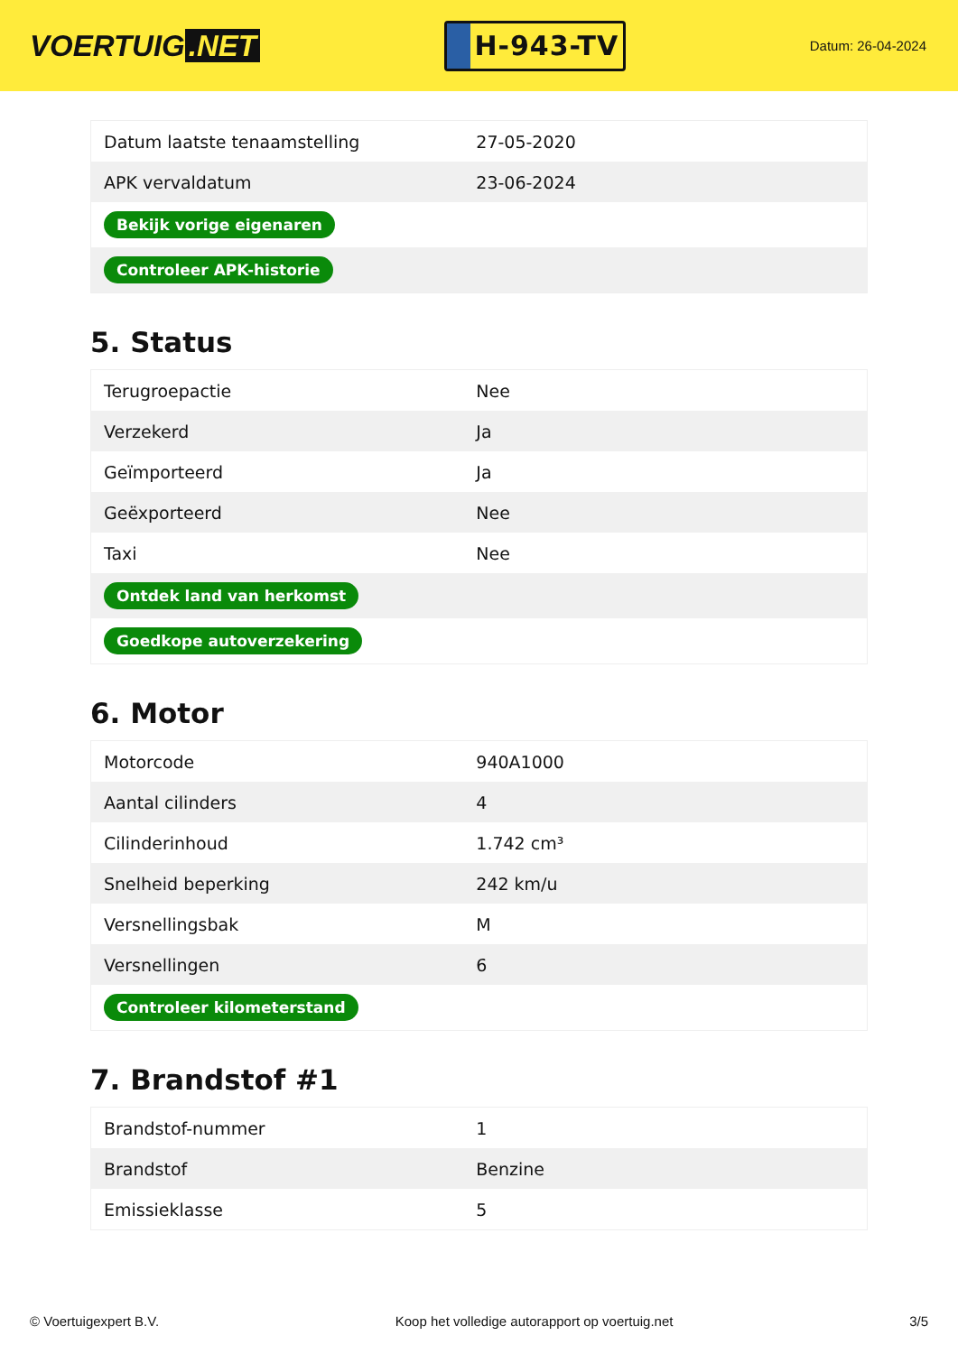VOERTUIG.NET
H-943-TV
Datum: 26-04-2024
| Datum laatste tenaamstelling | 27-05-2020 |
| APK vervaldatum | 23-06-2024 |
| Bekijk vorige eigenaren | |
| Controleer APK-historie | |
5. Status
| Terugroepactie | Nee |
| Verzekerd | Ja |
| Geïmporteerd | Ja |
| Geëxporteerd | Nee |
| Taxi | Nee |
| Ontdek land van herkomst | |
| Goedkope autoverzekering | |
6. Motor
| Motorcode | 940A1000 |
| Aantal cilinders | 4 |
| Cilinderinhoud | 1.742 cm³ |
| Snelheid beperking | 242 km/u |
| Versnellingsbak | M |
| Versnellingen | 6 |
| Controleer kilometerstand | |
7. Brandstof #1
| Brandstof-nummer | 1 |
| Brandstof | Benzine |
| Emissieklasse | 5 |
© Voertuigexpert B.V. Koop het volledige autorapport op voertuig.net 3/5